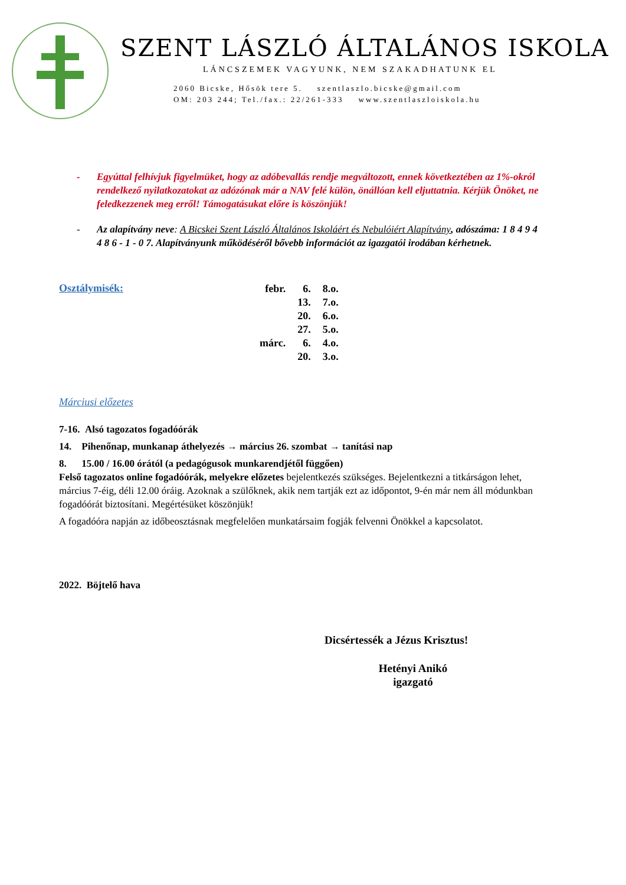SZENT LÁSZLÓ ÁLTALÁNOS ISKOLA
LÁNCSZEMEK VAGYUNK, NEM SZAKADHATUNK EL
2060 Bicske, Hősök tere 5. szentlaszlo.bicske@gmail.com
OM: 203 244; Tel./fax.: 22/261-333 www.szentlaszloiskola.hu
- Egyúttal felhívjuk figyelmüket, hogy az adóbevallás rendje megváltozott, ennek következtében az 1%-okról rendelkező nyilatkozatokat az adózónak már a NAV felé külön, önállóan kell eljuttatnia. Kérjük Önöket, ne feledkezzenek meg erről! Támogatásukat előre is köszönjük!
- Az alapítvány neve: A Bicskei Szent László Általános Iskoláért és Nebulóiért Alapítvány, adószáma: 1 8 4 9 4 4 8 6 - 1 - 0 7. Alapítványunk működéséről bővebb információt az igazgatói irodában kérhetnek.
Osztálymisék:
| febr. | 6. | 8.o. |
| | 13. | 7.o. |
| | 20. | 6.o. |
| | 27. | 5.o. |
| márc. | 6. | 4.o. |
| | 20. | 3.o. |
Márciusi előzetes
7-16. Alsó tagozatos fogadóórák
14. Pihenőnap, munkanap áthelyezés → március 26. szombat → tanítási nap
8. 15.00 / 16.00 órától (a pedagógusok munkarendjétől függően)
Felső tagozatos online fogadóórák, melyekre előzetes bejelentkezés szükséges. Bejelentkezni a titkárságon lehet, március 7-éig, déli 12.00 óráig. Azoknak a szülőknek, akik nem tartják ezt az időpontot, 9-én már nem áll módunkban fogadóórát biztosítani. Megértésüket köszönjük!
A fogadóóra napján az időbeosztásnak megfelelően munkatársaim fogják felvenni Önökkel a kapcsolatot.
2022. Böjtelő hava
Dicsértessék a Jézus Krisztus!
Hetényi Anikó
igazgató